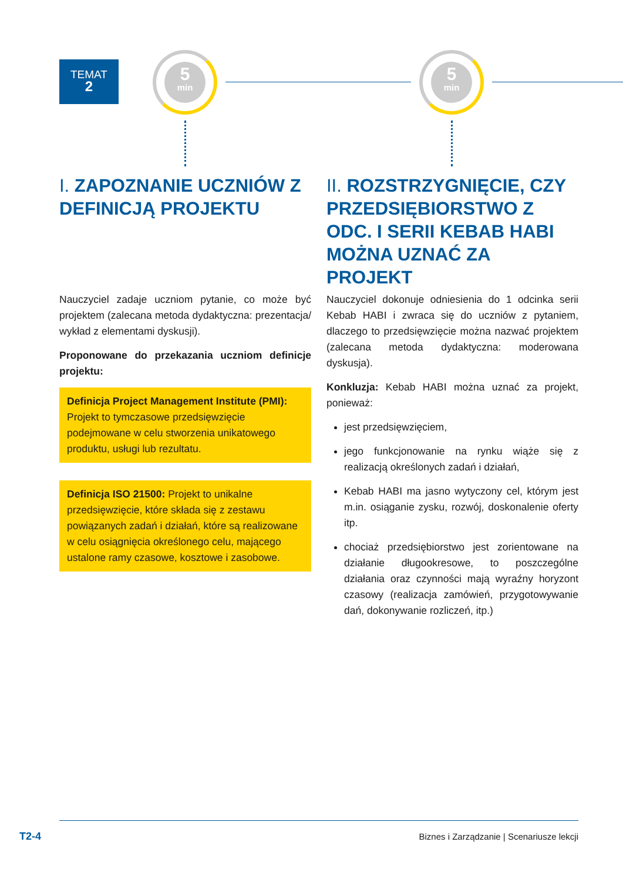TEMAT
2
5
min
5
min
I. ZAPOZNANIE UCZNIÓW Z DEFINICJĄ PROJEKTU
Nauczyciel zadaje uczniom pytanie, co może być projektem (zalecana metoda dydaktyczna: prezentacja/ wykład z elementami dyskusji).
Proponowane do przekazania uczniom definicje projektu:
Definicja Project Management Institute (PMI): Projekt to tymczasowe przedsięwzięcie podejmowane w celu stworzenia unikatowego produktu, usługi lub rezultatu.
Definicja ISO 21500: Projekt to unikalne przedsięwzięcie, które składa się z zestawu powiązanych zadań i działań, które są realizowane w celu osiągnięcia określonego celu, mającego ustalone ramy czasowe, kosztowe i zasobowe.
II. ROZSTRZYGNIĘCIE, CZY PRZEDSIĘBIORSTWO Z ODC. I SERII KEBAB HABI MOŻNA UZNAĆ ZA PROJEKT
Nauczyciel dokonuje odniesienia do 1 odcinka serii Kebab HABI i zwraca się do uczniów z pytaniem, dlaczego to przedsięwzięcie można nazwać projektem (zalecana metoda dydaktyczna: moderowana dyskusja).
Konkluzja: Kebab HABI można uznać za projekt, ponieważ:
jest przedsięwzięciem,
jego funkcjonowanie na rynku wiąże się z realizacją określonych zadań i działań,
Kebab HABI ma jasno wytyczony cel, którym jest m.in. osiąganie zysku, rozwój, doskonalenie oferty itp.
chociaż przedsiębiorstwo jest zorientowane na działanie długookresowe, to poszczególne działania oraz czynności mają wyraźny horyzont czasowy (realizacja zamówień, przygotowywanie dań, dokonywanie rozliczeń, itp.)
T2-4
Biznes i Zarządzanie | Scenariusze lekcji